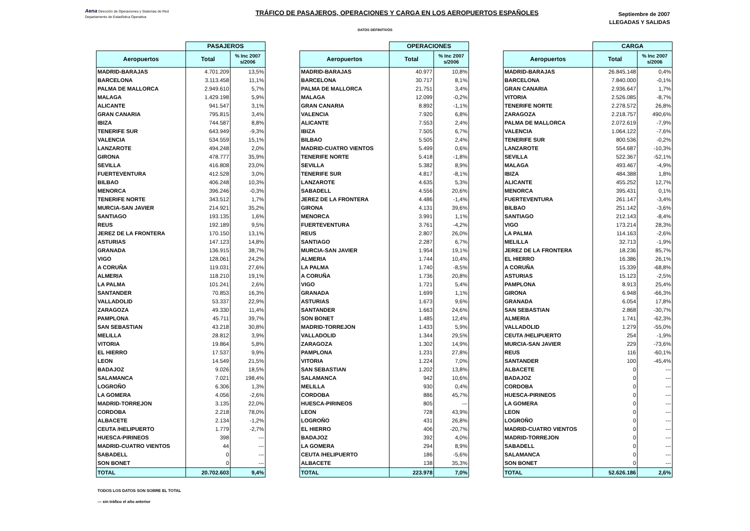Aena Dirección de Operaciones y Sistemas de Red
Departamento de Estadística Operativa
TRÁFICO DE PASAJEROS, OPERACIONES Y CARGA EN LOS AEROPUERTOS ESPAÑOLES
Septiembre de 2007
LLEGADAS Y SALIDAS
DATOS DEFINITIVOS
| | PASAJEROS | |
| Aeropuertos | Total | % Inc 2007 s/2006 |
| MADRID-BARAJAS | 4.701.209 | 13,5% |
| BARCELONA | 3.113.458 | 11,1% |
| PALMA DE MALLORCA | 2.949.610 | 5,7% |
| MALAGA | 1.429.198 | 5,9% |
| ALICANTE | 941.547 | 3,1% |
| GRAN CANARIA | 795.815 | 3,4% |
| IBIZA | 744.587 | 8,8% |
| TENERIFE SUR | 643.949 | -9,3% |
| VALENCIA | 534.559 | 15,1% |
| LANZAROTE | 494.248 | 2,0% |
| GIRONA | 478.777 | 35,9% |
| SEVILLA | 416.808 | 23,0% |
| FUERTEVENTURA | 412.528 | 3,0% |
| BILBAO | 406.248 | 10,3% |
| MENORCA | 396.246 | -0,3% |
| TENERIFE NORTE | 343.512 | 1,7% |
| MURCIA-SAN JAVIER | 214.921 | 35,2% |
| SANTIAGO | 193.135 | 1,6% |
| REUS | 192.189 | 9,5% |
| JEREZ DE LA FRONTERA | 170.150 | 13,1% |
| ASTURIAS | 147.123 | 14,8% |
| GRANADA | 136.915 | 38,7% |
| VIGO | 128.061 | 24,2% |
| A CORUÑA | 119.031 | 27,6% |
| ALMERIA | 118.210 | 19,1% |
| LA PALMA | 101.241 | 2,6% |
| SANTANDER | 70.853 | 16,3% |
| VALLADOLID | 53.337 | 22,9% |
| ZARAGOZA | 49.330 | 11,4% |
| PAMPLONA | 45.711 | 39,7% |
| SAN SEBASTIAN | 43.218 | 30,8% |
| MELILLA | 28.812 | 3,9% |
| VITORIA | 19.864 | 5,8% |
| EL HIERRO | 17.537 | 9,9% |
| LEON | 14.549 | 21,5% |
| BADAJOZ | 9.026 | 18,5% |
| SALAMANCA | 7.021 | 198,4% |
| LOGROÑO | 6.306 | 1,3% |
| LA GOMERA | 4.056 | -2,6% |
| MADRID-TORREJON | 3.135 | 22,0% |
| CORDOBA | 2.218 | 78,0% |
| ALBACETE | 2.134 | -1,2% |
| CEUTA /HELIPUERTO | 1.779 | -2,7% |
| HUESCA-PIRINEOS | 398 | --- |
| MADRID-CUATRO VIENTOS | 44 | --- |
| SABADELL | 0 | --- |
| SON BONET | 0 | --- |
| TOTAL | 20.702.603 | 9,4% |
| | OPERACIONES | |
| Aeropuertos | Total | % Inc 2007 s/2006 |
| MADRID-BARAJAS | 40.977 | 10,8% |
| BARCELONA | 30.717 | 8,1% |
| PALMA DE MALLORCA | 21.751 | 3,4% |
| MALAGA | 12.099 | -0,2% |
| GRAN CANARIA | 8.892 | -1,1% |
| VALENCIA | 7.920 | 6,8% |
| ALICANTE | 7.553 | 2,4% |
| IBIZA | 7.505 | 6,7% |
| BILBAO | 5.505 | 2,4% |
| MADRID-CUATRO VIENTOS | 5.499 | 0,6% |
| TENERIFE NORTE | 5.418 | -1,8% |
| SEVILLA | 5.382 | 8,9% |
| TENERIFE SUR | 4.817 | -8,1% |
| LANZAROTE | 4.635 | 5,3% |
| SABADELL | 4.556 | 20,6% |
| JEREZ DE LA FRONTERA | 4.486 | -1,4% |
| GIRONA | 4.131 | 39,6% |
| MENORCA | 3.991 | 1,1% |
| FUERTEVENTURA | 3.761 | -4,2% |
| REUS | 2.807 | 26,0% |
| SANTIAGO | 2.287 | 6,7% |
| MURCIA-SAN JAVIER | 1.954 | 19,1% |
| ALMERIA | 1.744 | 10,4% |
| LA PALMA | 1.740 | -8,5% |
| A CORUÑA | 1.736 | 20,8% |
| VIGO | 1.721 | 5,4% |
| GRANADA | 1.699 | 1,1% |
| ASTURIAS | 1.673 | 9,6% |
| SANTANDER | 1.663 | 24,6% |
| SON BONET | 1.485 | 12,4% |
| MADRID-TORREJON | 1.433 | 5,9% |
| VALLADOLID | 1.344 | 29,5% |
| ZARAGOZA | 1.302 | 14,9% |
| PAMPLONA | 1.231 | 27,8% |
| VITORIA | 1.224 | 7,0% |
| SAN SEBASTIAN | 1.202 | 13,8% |
| SALAMANCA | 942 | 10,6% |
| MELILLA | 930 | 0,4% |
| CORDOBA | 886 | 45,7% |
| HUESCA-PIRINEOS | 805 | --- |
| LEON | 728 | 43,9% |
| LOGROÑO | 431 | 26,8% |
| EL HIERRO | 406 | -20,7% |
| BADAJOZ | 392 | 4,0% |
| LA GOMERA | 294 | 8,9% |
| CEUTA /HELIPUERTO | 186 | -5,6% |
| ALBACETE | 138 | 35,3% |
| TOTAL | 223.978 | 7,0% |
| | CARGA | |
| Aeropuertos | Total | % Inc 2007 s/2006 |
| MADRID-BARAJAS | 26.845.148 | 0,4% |
| BARCELONA | 7.840.000 | -0,1% |
| GRAN CANARIA | 2.936.647 | 1,7% |
| VITORIA | 2.526.085 | -8,7% |
| TENERIFE NORTE | 2.278.572 | 26,8% |
| ZARAGOZA | 2.218.757 | 490,6% |
| PALMA DE MALLORCA | 2.072.619 | -7,9% |
| VALENCIA | 1.064.122 | -7,6% |
| TENERIFE SUR | 800.536 | -0,2% |
| LANZAROTE | 554.687 | -10,3% |
| SEVILLA | 522.367 | -52,1% |
| MALAGA | 493.467 | -4,9% |
| IBIZA | 484.388 | 1,8% |
| ALICANTE | 455.252 | 12,7% |
| MENORCA | 395.431 | 0,1% |
| FUERTEVENTURA | 261.147 | -3,4% |
| BILBAO | 251.142 | -3,6% |
| SANTIAGO | 212.143 | -8,4% |
| VIGO | 173.214 | 28,3% |
| LA PALMA | 114.163 | -2,6% |
| MELILLA | 32.713 | -1,9% |
| JEREZ DE LA FRONTERA | 18.236 | 85,7% |
| EL HIERRO | 16.386 | 26,1% |
| A CORUÑA | 15.339 | -68,8% |
| ASTURIAS | 15.123 | -2,5% |
| PAMPLONA | 8.913 | 25,4% |
| GIRONA | 6.948 | -66,3% |
| GRANADA | 6.054 | 17,8% |
| SAN SEBASTIAN | 2.868 | -30,7% |
| ALMERIA | 1.741 | -62,3% |
| VALLADOLID | 1.279 | -55,0% |
| CEUTA /HELIPUERTO | 254 | -1,9% |
| MURCIA-SAN JAVIER | 229 | -73,6% |
| REUS | 116 | -60,1% |
| SANTANDER | 100 | -45,4% |
| ALBACETE | 0 | --- |
| BADAJOZ | 0 | --- |
| CORDOBA | 0 | --- |
| HUESCA-PIRINEOS | 0 | --- |
| LA GOMERA | 0 | --- |
| LEON | 0 | --- |
| LOGROÑO | 0 | --- |
| MADRID-CUATRO VIENTOS | 0 | --- |
| MADRID-TORREJON | 0 | --- |
| SABADELL | 0 | --- |
| SALAMANCA | 0 | --- |
| SON BONET | 0 | --- |
| TOTAL | 52.626.186 | 2,6% |
TODOS LOS DATOS SON SOBRE EL TOTAL
--- sin tráfico el año anterior